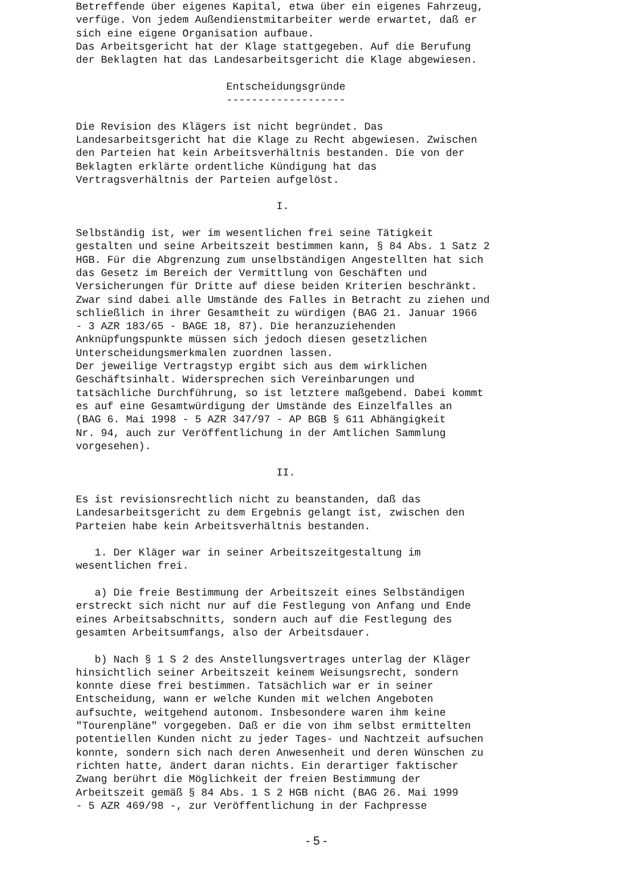Betreffende über eigenes Kapital, etwa über ein eigenes Fahrzeug, verfüge. Von jedem Außendienstmitarbeiter werde erwartet, daß er sich eine eigene Organisation aufbaue. Das Arbeitsgericht hat der Klage stattgegeben. Auf die Berufung der Beklagten hat das Landesarbeitsgericht die Klage abgewiesen. Entscheidungsgründe ------------------- Die Revision des Klägers ist nicht begründet. Das Landesarbeitsgericht hat die Klage zu Recht abgewiesen. Zwischen den Parteien hat kein Arbeitsverhältnis bestanden. Die von der Beklagten erklärte ordentliche Kündigung hat das Vertragsverhältnis der Parteien aufgelöst. I. Selbständig ist, wer im wesentlichen frei seine Tätigkeit gestalten und seine Arbeitszeit bestimmen kann, § 84 Abs. 1 Satz 2 HGB. Für die Abgrenzung zum unselbständigen Angestellten hat sich das Gesetz im Bereich der Vermittlung von Geschäften und Versicherungen für Dritte auf diese beiden Kriterien beschränkt. Zwar sind dabei alle Umstände des Falles in Betracht zu ziehen und schließlich in ihrer Gesamtheit zu würdigen (BAG 21. Januar 1966 - 3 AZR 183/65 - BAGE 18, 87). Die heranzuziehenden Anknüpfungspunkte müssen sich jedoch diesen gesetzlichen Unterscheidungsmerkmalen zuordnen lassen. Der jeweilige Vertragstyp ergibt sich aus dem wirklichen Geschäftsinhalt. Widersprechen sich Vereinbarungen und tatsächliche Durchführung, so ist letztere maßgebend. Dabei kommt es auf eine Gesamtwürdigung der Umstände des Einzelfalles an (BAG 6. Mai 1998 - 5 AZR 347/97 - AP BGB § 611 Abhängigkeit Nr. 94, auch zur Veröffentlichung in der Amtlichen Sammlung vorgesehen). II. Es ist revisionsrechtlich nicht zu beanstanden, daß das Landesarbeitsgericht zu dem Ergebnis gelangt ist, zwischen den Parteien habe kein Arbeitsverhältnis bestanden. 1. Der Kläger war in seiner Arbeitszeitgestaltung im wesentlichen frei. a) Die freie Bestimmung der Arbeitszeit eines Selbständigen erstreckt sich nicht nur auf die Festlegung von Anfang und Ende eines Arbeitsabschnitts, sondern auch auf die Festlegung des gesamten Arbeitsumfangs, also der Arbeitsdauer. b) Nach § 1 S 2 des Anstellungsvertrages unterlag der Kläger hinsichtlich seiner Arbeitszeit keinem Weisungsrecht, sondern konnte diese frei bestimmen. Tatsächlich war er in seiner Entscheidung, wann er welche Kunden mit welchen Angeboten aufsuchte, weitgehend autonom. Insbesondere waren ihm keine "Tourenpläne" vorgegeben. Daß er die von ihm selbst ermittelten potentiellen Kunden nicht zu jeder Tages- und Nachtzeit aufsuchen konnte, sondern sich nach deren Anwesenheit und deren Wünschen zu richten hatte, ändert daran nichts. Ein derartiger faktischer Zwang berührt die Möglichkeit der freien Bestimmung der Arbeitszeit gemäß § 84 Abs. 1 S 2 HGB nicht (BAG 26. Mai 1999 - 5 AZR 469/98 -, zur Veröffentlichung in der Fachpresse
- 5 -